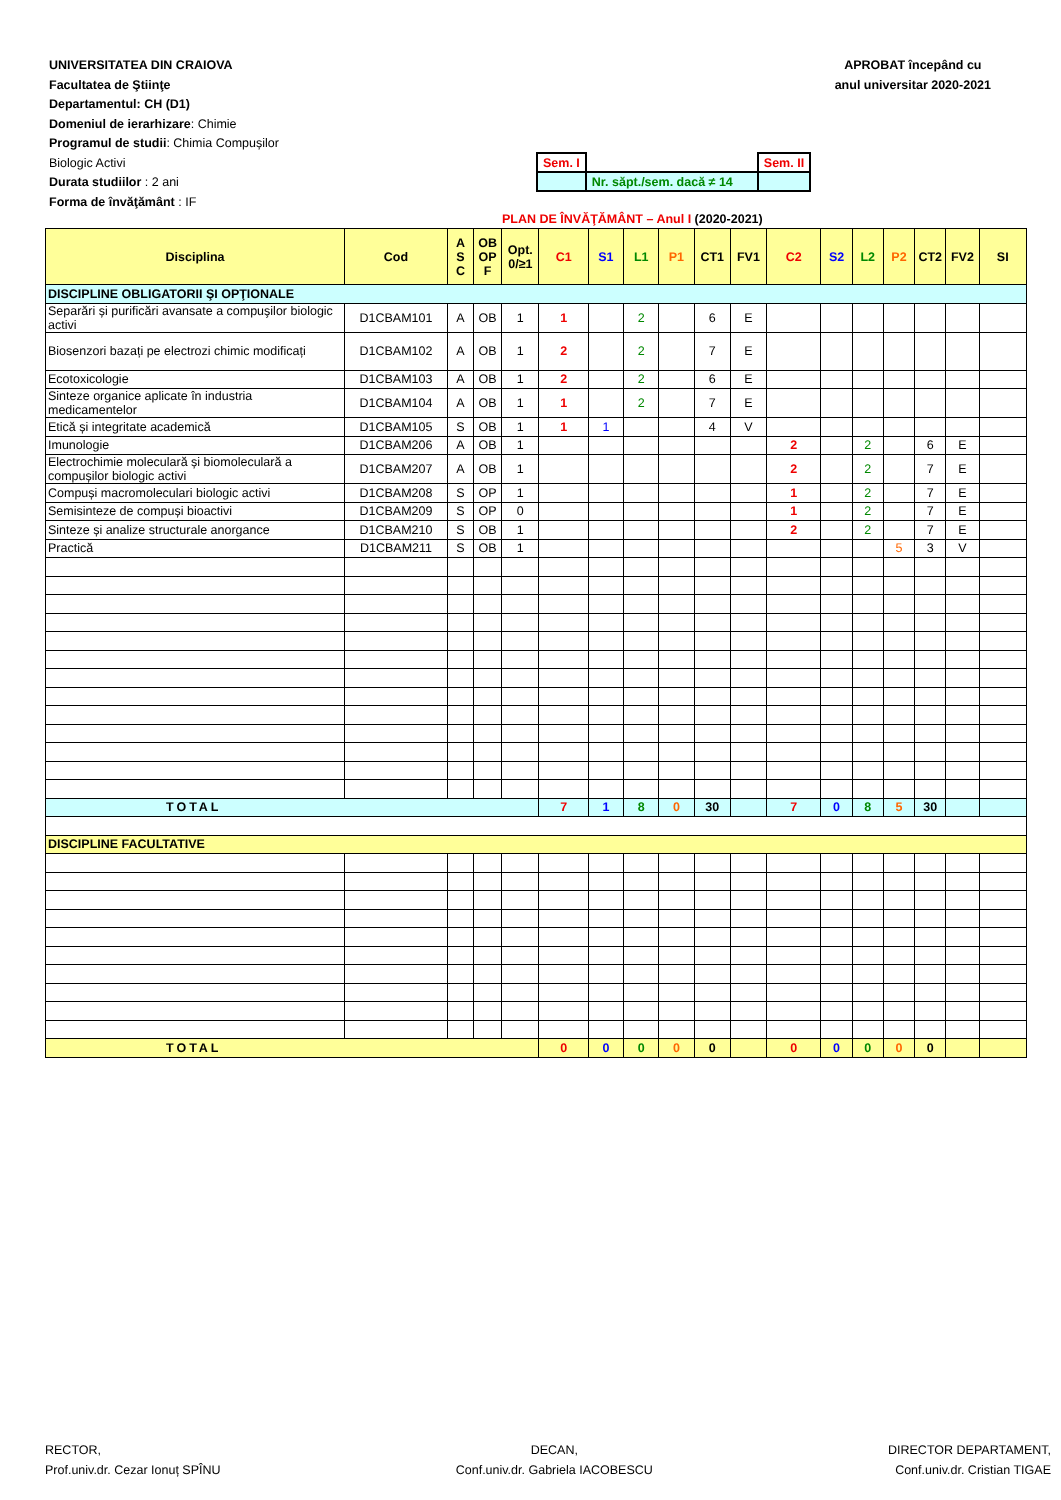UNIVERSITATEA DIN CRAIOVA
Facultatea de Ştiinţe
Departamentul: CH (D1)
Domeniul de ierarhizare: Chimie
Programul de studii: Chimia Compușilor
Biologic Activi
Durata studiilor : 2 ani
Forma de învăţământ : IF
APROBAT începând cu
anul universitar 2020-2021
| Sem. I | | Sem. II |
| | Nr. săpt./sem. dacă ≠ 14 | |
PLAN DE ÎNVĂŢĂMÂNT – Anul I (2020-2021)
| Disciplina | Cod | A S C | OB OP F | Opt. 0/≥1 | C1 | S1 | L1 | P1 | CT1 | FV1 | C2 | S2 | L2 | P2 | CT2 | FV2 | SI |
| --- | --- | --- | --- | --- | --- | --- | --- | --- | --- | --- | --- | --- | --- | --- | --- | --- | --- |
| DISCIPLINE OBLIGATORII ŞI OPŢIONALE | | | | | | | | | | | | | | | | | |
| Separări și purificări avansate a compuşilor biologic activi | D1CBAM101 | A | OB | 1 | 1 | | 2 | | 6 | E | | | | | | | |
| Biosenzori bazați pe electrozi chimic modificați | D1CBAM102 | A | OB | 1 | 2 | | 2 | | 7 | E | | | | | | | |
| Ecotoxicologie | D1CBAM103 | A | OB | 1 | 2 | | 2 | | 6 | E | | | | | | | |
| Sinteze organice aplicate în industria medicamentelor | D1CBAM104 | A | OB | 1 | 1 | | 2 | | 7 | E | | | | | | | |
| Etică și integritate academică | D1CBAM105 | S | OB | 1 | 1 | 1 | | | 4 | V | | | | | | | |
| Imunologie | D1CBAM206 | A | OB | 1 | | | | | | | 2 | | 2 | | 6 | E | |
| Electrochimie moleculară și biomoleculară a compușilor biologic activi | D1CBAM207 | A | OB | 1 | | | | | | | 2 | | 2 | | 7 | E | |
| Compuși macromoleculari biologic activi | D1CBAM208 | S | OP | 1 | | | | | | | 1 | | 2 | | 7 | E | |
| Semisinteze de compuși bioactivi | D1CBAM209 | S | OP | 0 | | | | | | | 1 | | 2 | | 7 | E | |
| Sinteze și analize structurale anorgance | D1CBAM210 | S | OB | 1 | | | | | | | 2 | | 2 | | 7 | E | |
| Practică | D1CBAM211 | S | OB | 1 | | | | | | | | | | 5 | 3 | V | |
| TOTAL | | | | | 7 | 1 | 8 | 0 | 30 | | 7 | 0 | 8 | 5 | 30 | | |
| DISCIPLINE FACULTATIVE | | | | | | | | | | | | | | | | | |
| TOTAL | | | | | 0 | 0 | 0 | 0 | 0 | | 0 | 0 | 0 | 0 | 0 | | |
RECTOR,
Prof.univ.dr. Cezar Ionuț SPÎNU
DECAN,
Conf.univ.dr. Gabriela IACOBESCU
DIRECTOR DEPARTAMENT,
Conf.univ.dr. Cristian TIGAE